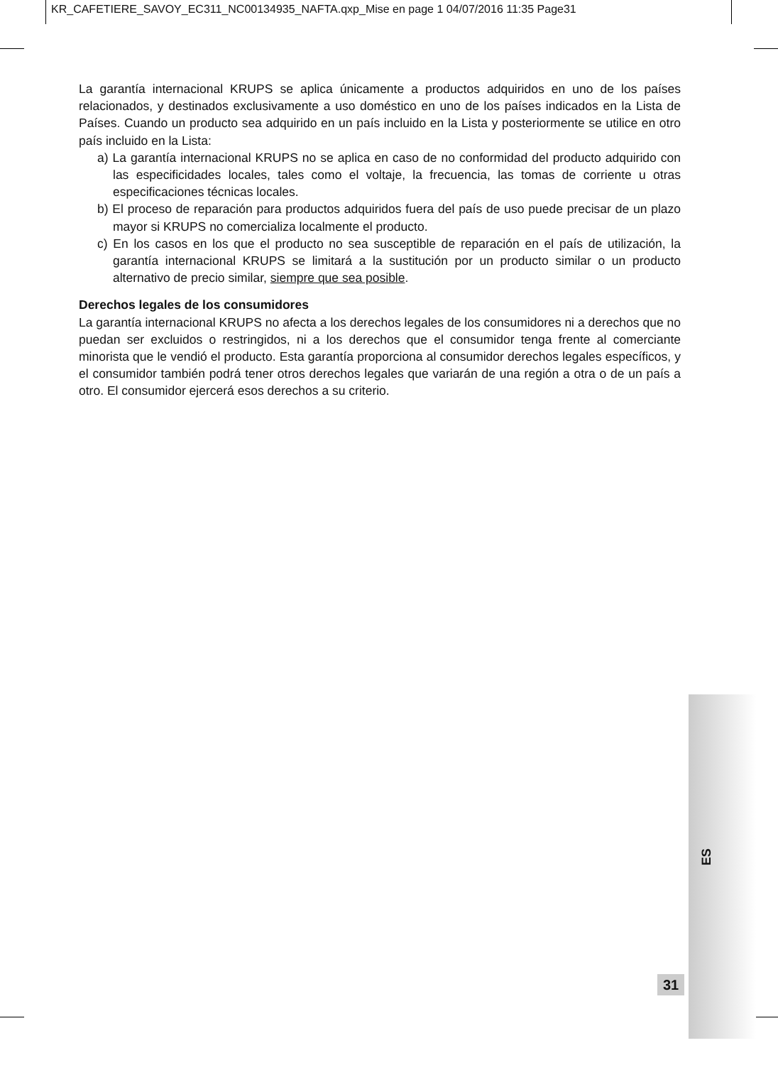KR_CAFETIERE_SAVOY_EC311_NC00134935_NAFTA.qxp_Mise en page 1 04/07/2016 11:35 Page31
La garantía internacional KRUPS se aplica únicamente a productos adquiridos en uno de los países relacionados, y destinados exclusivamente a uso doméstico en uno de los países indicados en la Lista de Países. Cuando un producto sea adquirido en un país incluido en la Lista y posteriormente se utilice en otro país incluido en la Lista:
a) La garantía internacional KRUPS no se aplica en caso de no conformidad del producto adquirido con las especificidades locales, tales como el voltaje, la frecuencia, las tomas de corriente u otras especificaciones técnicas locales.
b) El proceso de reparación para productos adquiridos fuera del país de uso puede precisar de un plazo mayor si KRUPS no comercializa localmente el producto.
c) En los casos en los que el producto no sea susceptible de reparación en el país de utilización, la garantía internacional KRUPS se limitará a la sustitución por un producto similar o un producto alternativo de precio similar, siempre que sea posible.
Derechos legales de los consumidores
La garantía internacional KRUPS no afecta a los derechos legales de los consumidores ni a derechos que no puedan ser excluidos o restringidos, ni a los derechos que el consumidor tenga frente al comerciante minorista que le vendió el producto. Esta garantía proporciona al consumidor derechos legales específicos, y el consumidor también podrá tener otros derechos legales que variarán de una región a otra o de un país a otro. El consumidor ejercerá esos derechos a su criterio.
ES
31